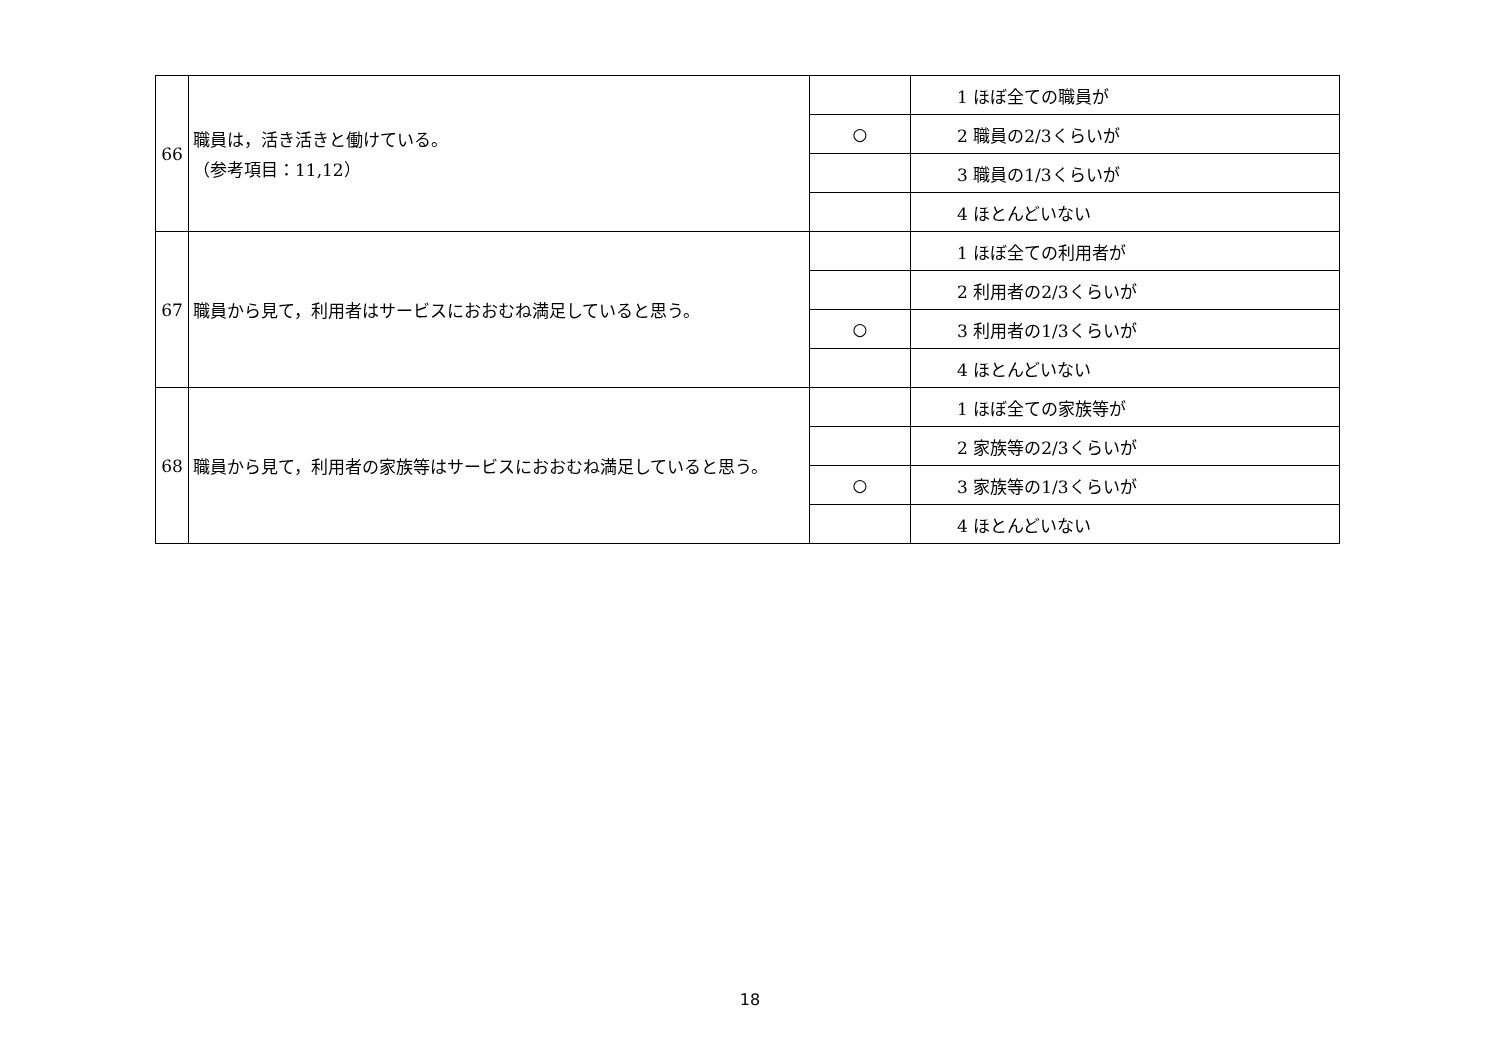| 66 | 職員は，活き活きと働けている。 （参考項目：11,12） | | 1 ほぼ全ての職員が |
| | | ○ | 2 職員の2/3くらいが |
| | | | 3 職員の1/3くらいが |
| | | | 4 ほとんどいない |
| 67 | 職員から見て，利用者はサービスにおおむね満足していると思う。 | | 1 ほぼ全ての利用者が |
| | | | 2 利用者の2/3くらいが |
| | | ○ | 3 利用者の1/3くらいが |
| | | | 4 ほとんどいない |
| 68 | 職員から見て，利用者の家族等はサービスにおおむね満足していると思う。 | | 1 ほぼ全ての家族等が |
| | | | 2 家族等の2/3くらいが |
| | | ○ | 3 家族等の1/3くらいが |
| | | | 4 ほとんどいない |
18